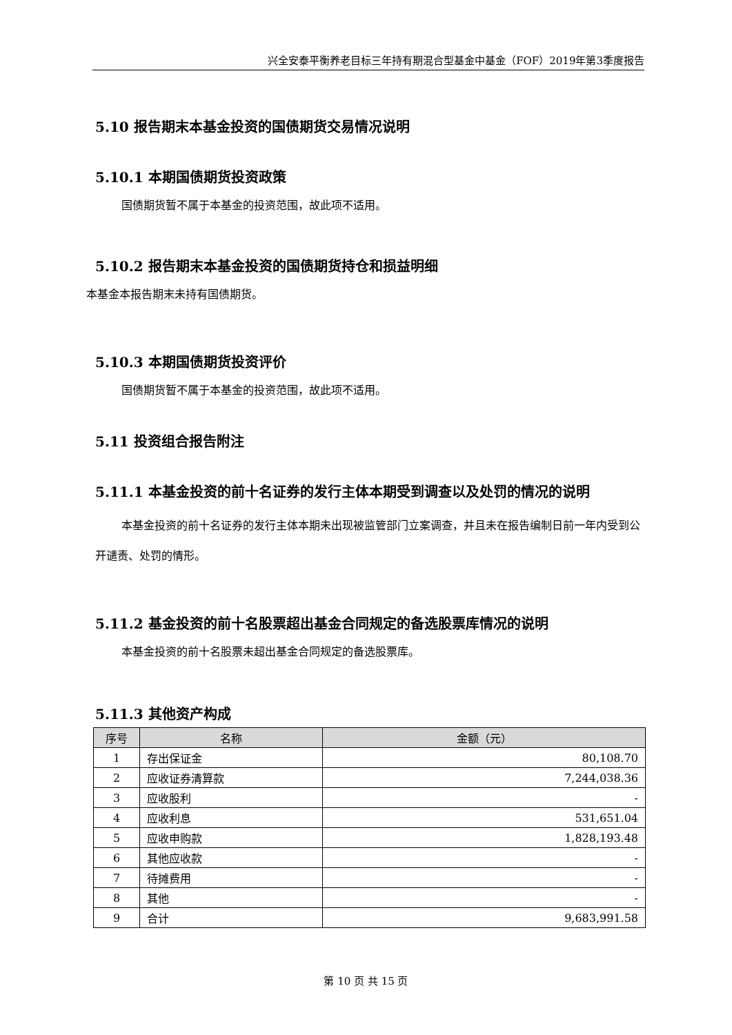兴全安泰平衡养老目标三年持有期混合型基金中基金（FOF）2019年第3季度报告
5.10 报告期末本基金投资的国债期货交易情况说明
5.10.1 本期国债期货投资政策
国债期货暂不属于本基金的投资范围，故此项不适用。
5.10.2 报告期末本基金投资的国债期货持仓和损益明细
本基金本报告期末未持有国债期货。
5.10.3 本期国债期货投资评价
国债期货暂不属于本基金的投资范围，故此项不适用。
5.11 投资组合报告附注
5.11.1 本基金投资的前十名证券的发行主体本期受到调查以及处罚的情况的说明
本基金投资的前十名证券的发行主体本期未出现被监管部门立案调查，并且未在报告编制日前一年内受到公开谴责、处罚的情形。
5.11.2 基金投资的前十名股票超出基金合同规定的备选股票库情况的说明
本基金投资的前十名股票未超出基金合同规定的备选股票库。
5.11.3 其他资产构成
| 序号 | 名称 | 金额（元） |
| --- | --- | --- |
| 1 | 存出保证金 | 80,108.70 |
| 2 | 应收证券清算款 | 7,244,038.36 |
| 3 | 应收股利 | - |
| 4 | 应收利息 | 531,651.04 |
| 5 | 应收申购款 | 1,828,193.48 |
| 6 | 其他应收款 | - |
| 7 | 待摊费用 | - |
| 8 | 其他 | - |
| 9 | 合计 | 9,683,991.58 |
第 10 页 共 15 页